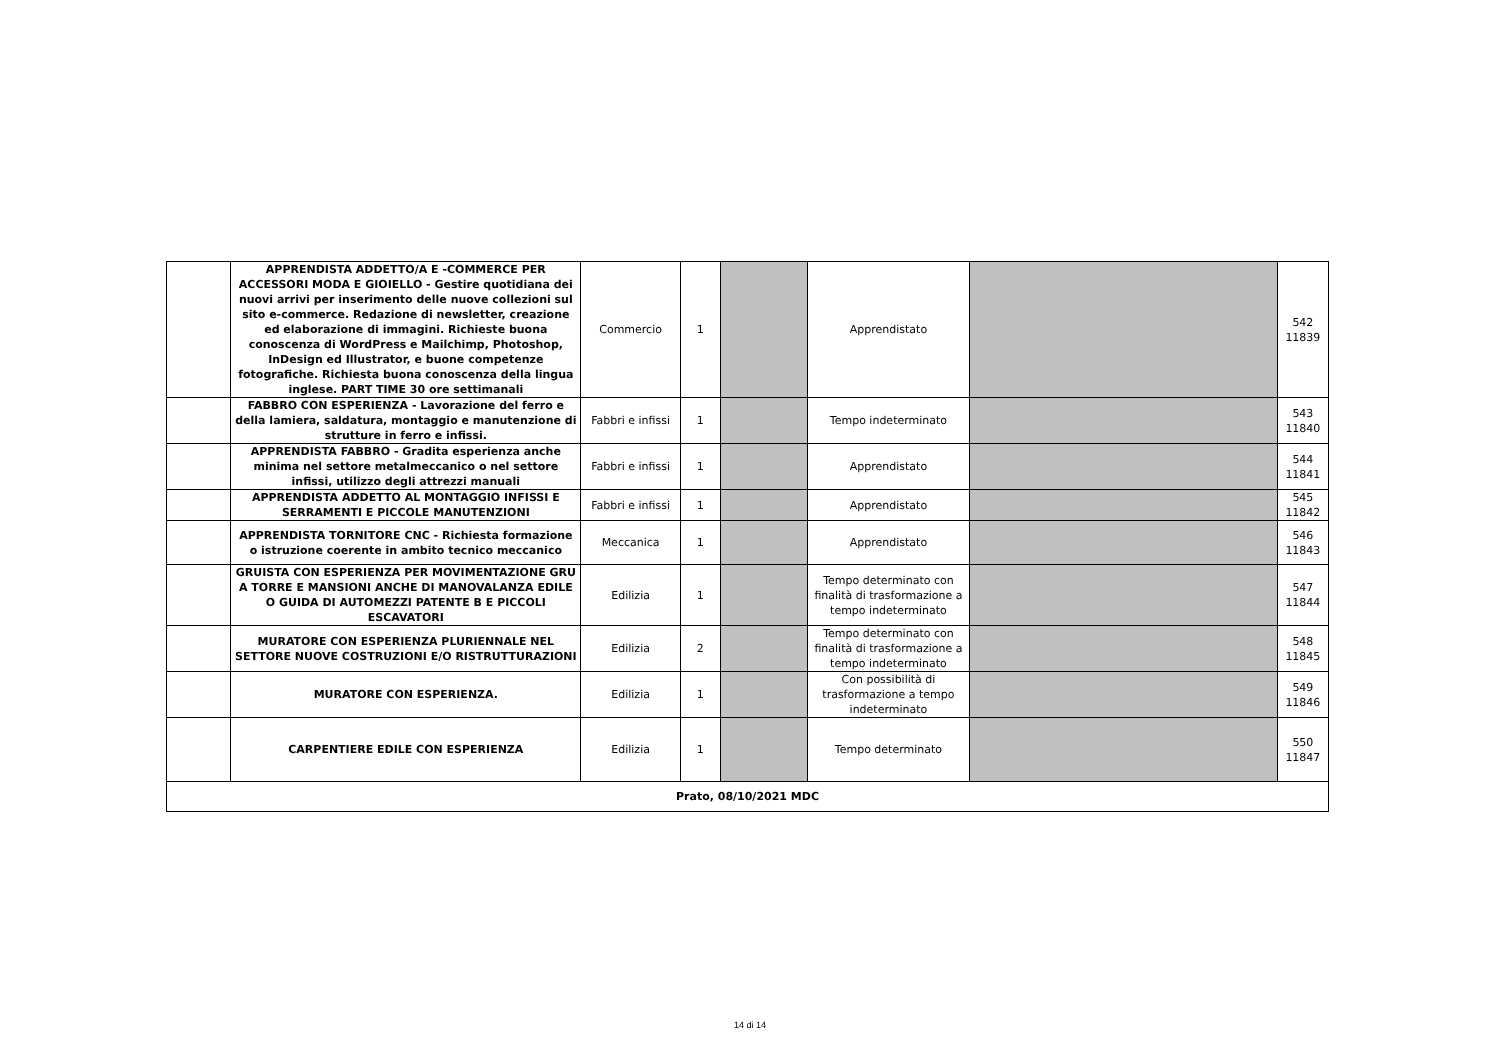| | APPRENDISTA ADDETTO/A E -COMMERCE PER ACCESSORI MODA E GIOIELLO - Gestire quotidiana dei nuovi arrivi per inserimento delle nuove collezioni sul sito e-commerce. Redazione di newsletter, creazione ed elaborazione di immagini. Richieste buona conoscenza di WordPress e Mailchimp, Photoshop, InDesign ed Illustrator, e buone competenze fotografiche. Richiesta buona conoscenza della lingua inglese. PART TIME 30 ore settimanali | Commercio | 1 | | Apprendistato | | 542 11839 |
| | FABBRO CON ESPERIENZA - Lavorazione del ferro e della lamiera, saldatura, montaggio e manutenzione di strutture in ferro e infissi. | Fabbri e infissi | 1 | | Tempo indeterminato | | 543 11840 |
| | APPRENDISTA FABBRO - Gradita esperienza anche minima nel settore metalmeccanico o nel settore infissi, utilizzo degli attrezzi manuali | Fabbri e infissi | 1 | | Apprendistato | | 544 11841 |
| | APPRENDISTA ADDETTO AL MONTAGGIO INFISSI E SERRAMENTI E PICCOLE MANUTENZIONI | Fabbri e infissi | 1 | | Apprendistato | | 545 11842 |
| | APPRENDISTA TORNITORE CNC - Richiesta formazione o istruzione coerente in ambito tecnico meccanico | Meccanica | 1 | | Apprendistato | | 546 11843 |
| | GRUISTA CON ESPERIENZA PER MOVIMENTAZIONE GRU A TORRE E MANSIONI ANCHE DI MANOVALANZA EDILE O GUIDA DI AUTOMEZZI PATENTE B E PICCOLI ESCAVATORI | Edilizia | 1 | | Tempo determinato con finalità di trasformazione a tempo indeterminato | | 547 11844 |
| | MURATORE CON ESPERIENZA PLURIENNALE NEL SETTORE NUOVE COSTRUZIONI E/O RISTRUTTURAZIONI | Edilizia | 2 | | Tempo determinato con finalità di trasformazione a tempo indeterminato | | 548 11845 |
| | MURATORE CON ESPERIENZA. | Edilizia | 1 | | Con possibilità di trasformazione a tempo indeterminato | | 549 11846 |
| | CARPENTIERE EDILE CON ESPERIENZA | Edilizia | 1 | | Tempo determinato | | 550 11847 |
| Prato, 08/10/2021 MDC | | | | | | | |
14 di 14